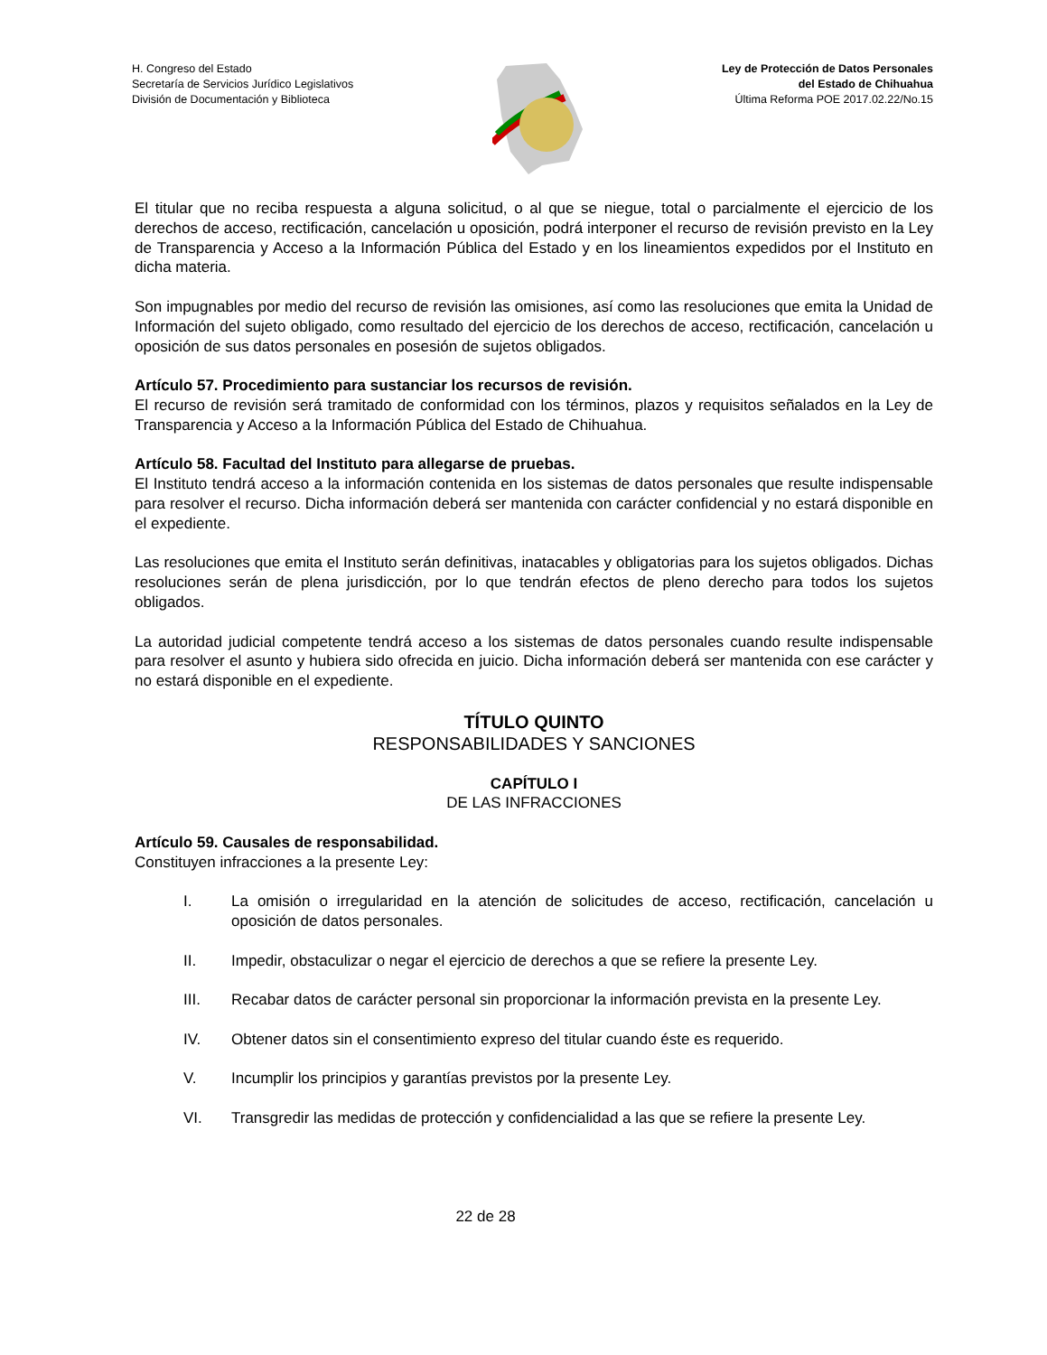H. Congreso del Estado
Secretaría de Servicios Jurídico Legislativos
División de Documentación y Biblioteca
Ley de Protección de Datos Personales
del Estado de Chihuahua
Última Reforma POE 2017.02.22/No.15
El titular que no reciba respuesta a alguna solicitud, o al que se niegue, total o parcialmente el ejercicio de los derechos de acceso, rectificación, cancelación u oposición, podrá interponer el recurso de revisión previsto en la Ley de Transparencia y Acceso a la Información Pública del Estado y en los lineamientos expedidos por el Instituto en dicha materia.
Son impugnables por medio del recurso de revisión las omisiones, así como las resoluciones que emita la Unidad de Información del sujeto obligado, como resultado del ejercicio de los derechos de acceso, rectificación, cancelación u oposición de sus datos personales en posesión de sujetos obligados.
Artículo 57. Procedimiento para sustanciar los recursos de revisión.
El recurso de revisión será tramitado de conformidad con los términos, plazos y requisitos señalados en la Ley de Transparencia y Acceso a la Información Pública del Estado de Chihuahua.
Artículo 58. Facultad del Instituto para allegarse de pruebas.
El Instituto tendrá acceso a la información contenida en los sistemas de datos personales que resulte indispensable para resolver el recurso. Dicha información deberá ser mantenida con carácter confidencial y no estará disponible en el expediente.
Las resoluciones que emita el Instituto serán definitivas, inatacables y obligatorias para los sujetos obligados. Dichas resoluciones serán de plena jurisdicción, por lo que tendrán efectos de pleno derecho para todos los sujetos obligados.
La autoridad judicial competente tendrá acceso a los sistemas de datos personales cuando resulte indispensable para resolver el asunto y hubiera sido ofrecida en juicio. Dicha información deberá ser mantenida con ese carácter y no estará disponible en el expediente.
TÍTULO QUINTO
RESPONSABILIDADES Y SANCIONES
CAPÍTULO I
DE LAS INFRACCIONES
Artículo 59. Causales de responsabilidad.
Constituyen infracciones a la presente Ley:
I. La omisión o irregularidad en la atención de solicitudes de acceso, rectificación, cancelación u oposición de datos personales.
II. Impedir, obstaculizar o negar el ejercicio de derechos a que se refiere la presente Ley.
III. Recabar datos de carácter personal sin proporcionar la información prevista en la presente Ley.
IV. Obtener datos sin el consentimiento expreso del titular cuando éste es requerido.
V. Incumplir los principios y garantías previstos por la presente Ley.
VI. Transgredir las medidas de protección y confidencialidad a las que se refiere la presente Ley.
22 de 28